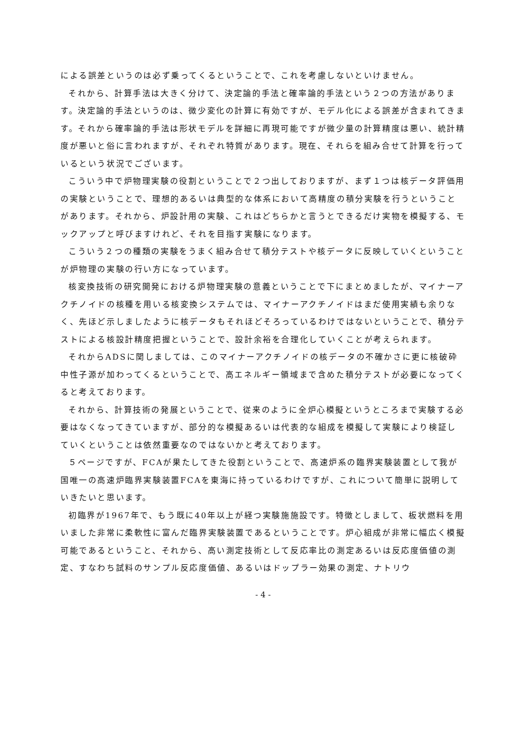による誤差というのは必ず乗ってくるということで、これを考慮しないといけません。
それから、計算手法は大きく分けて、決定論的手法と確率論的手法という２つの方法があります。決定論的手法というのは、微少変化の計算に有効ですが、モデル化による誤差が含まれてきます。それから確率論的手法は形状モデルを詳細に再現可能ですが微少量の計算精度は悪い、統計精度が悪いと俗に言われますが、それぞれ特質があります。現在、それらを組み合せて計算を行っているという状況でございます。
こういう中で炉物理実験の役割ということで２つ出しておりますが、まず１つは核データ評価用の実験ということで、理想的あるいは典型的な体系において高精度の積分実験を行うということがあります。それから、炉設計用の実験、これはどちらかと言うとできるだけ実物を模擬する、モックアップと呼びますけれど、それを目指す実験になります。
こういう２つの種類の実験をうまく組み合せて積分テストや核データに反映していくということが炉物理の実験の行い方になっています。
核変換技術の研究開発における炉物理実験の意義ということで下にまとめましたが、マイナーアクチノイドの核種を用いる核変換システムでは、マイナーアクチノイドはまだ使用実績も余りなく、先ほど示しましたように核データもそれほどそろっているわけではないということで、積分テストによる核設計精度把握ということで、設計余裕を合理化していくことが考えられます。
それからADSに関しましては、このマイナーアクチノイドの核データの不確かさに更に核破砕中性子源が加わってくるということで、高エネルギー領域まで含めた積分テストが必要になってくると考えております。
それから、計算技術の発展ということで、従来のように全炉心模擬というところまで実験する必要はなくなってきていますが、部分的な模擬あるいは代表的な組成を模擬して実験により検証していくということは依然重要なのではないかと考えております。
５ページですが、FCAが果たしてきた役割ということで、高速炉系の臨界実験装置として我が国唯一の高速炉臨界実験装置FCAを東海に持っているわけですが、これについて簡単に説明していきたいと思います。
初臨界が1967年で、もう既に40年以上が経つ実験施施設です。特徴としまして、板状燃料を用いました非常に柔軟性に富んだ臨界実験装置であるということです。炉心組成が非常に幅広く模擬可能であるということ、それから、高い測定技術として反応率比の測定あるいは反応度価値の測定、すなわち試料のサンプル反応度価値、あるいはドップラー効果の測定、ナトリウ
- 4 -